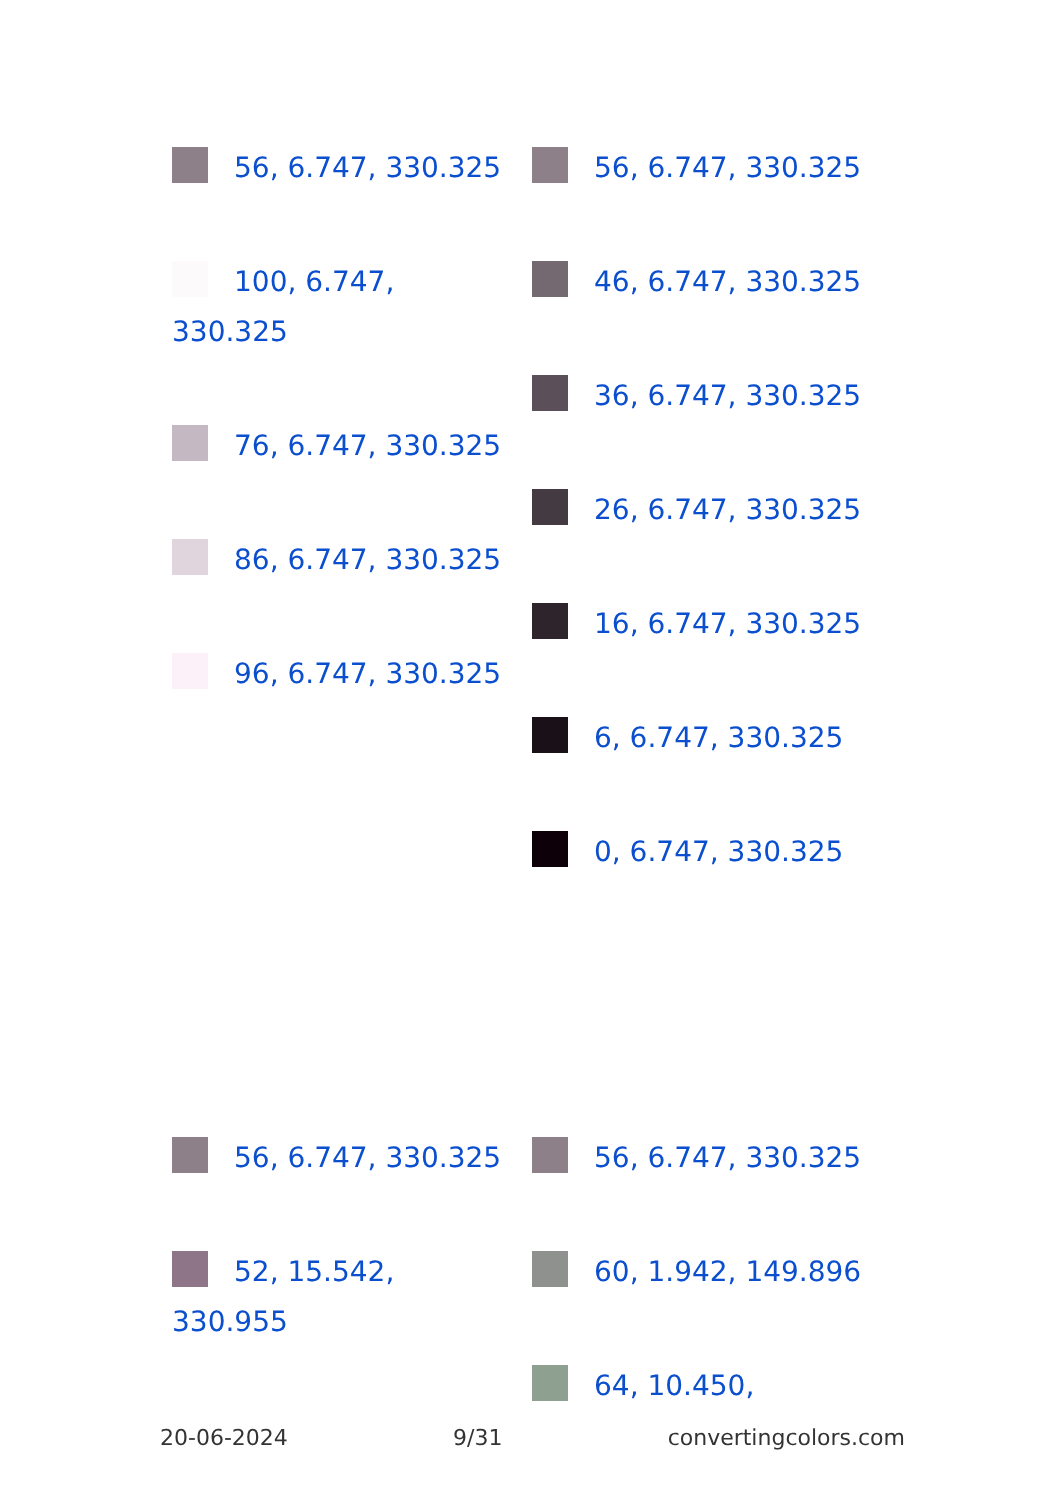56, 6.747, 330.325
100, 6.747, 330.325
76, 6.747, 330.325
86, 6.747, 330.325
96, 6.747, 330.325
56, 6.747, 330.325
46, 6.747, 330.325
36, 6.747, 330.325
26, 6.747, 330.325
16, 6.747, 330.325
6, 6.747, 330.325
0, 6.747, 330.325
56, 6.747, 330.325
52, 15.542, 330.955
56, 6.747, 330.325
60, 1.942, 149.896
64, 10.450,
20-06-2024 9/31 convertingcolors.com